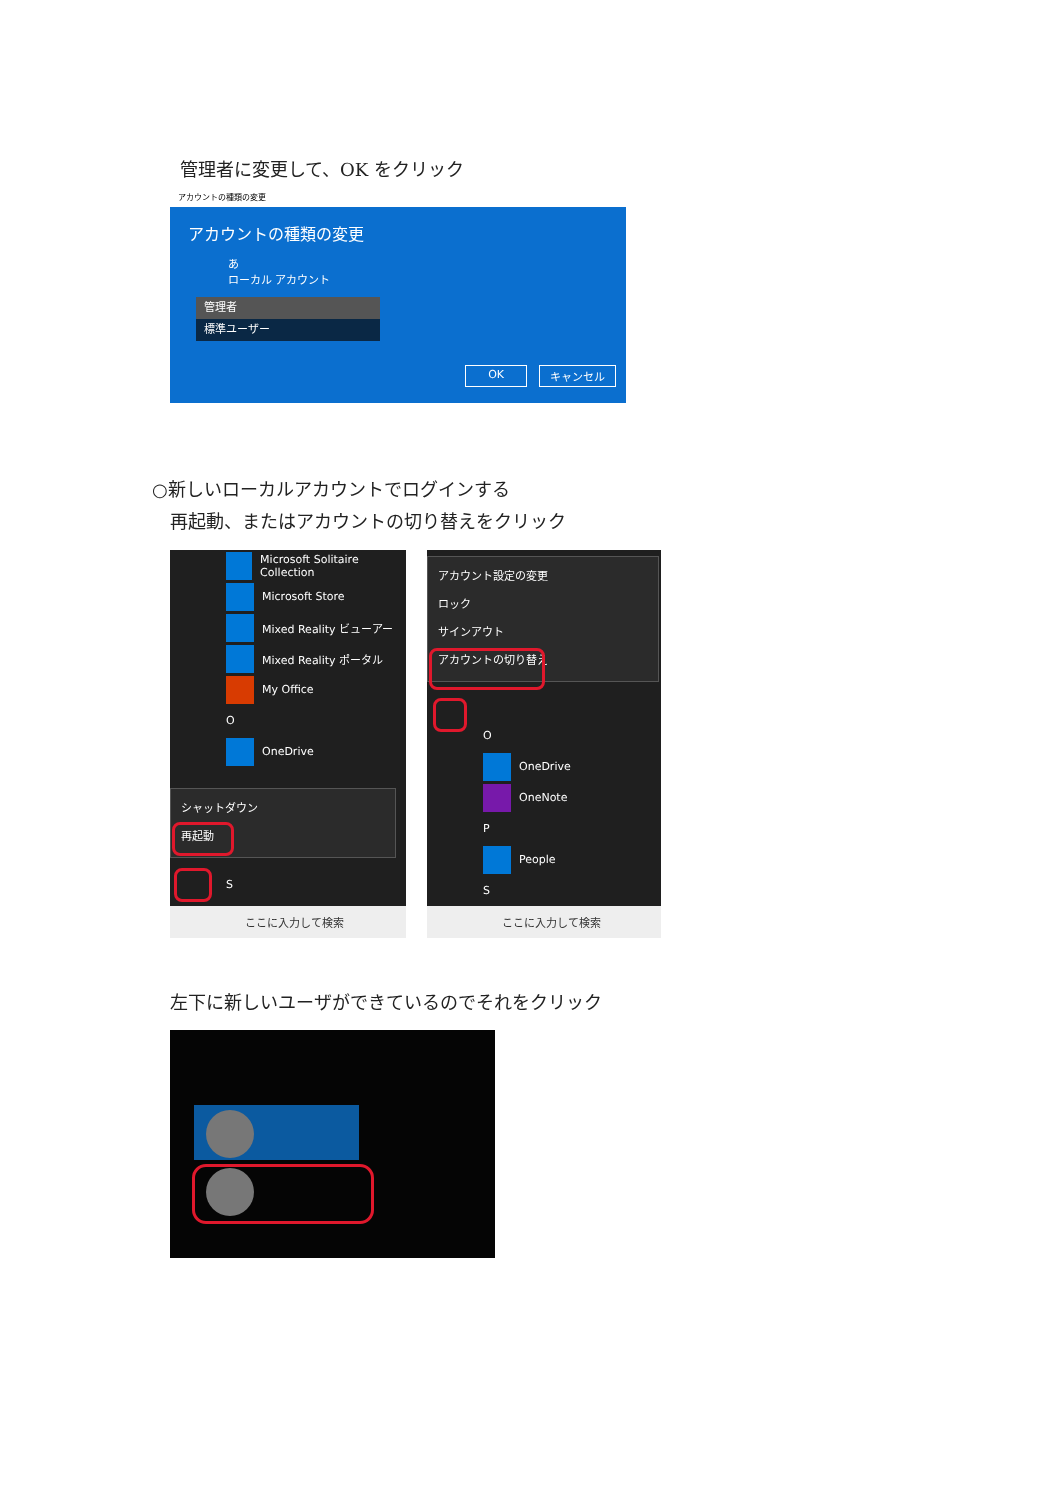管理者に変更して、OK をクリック
アカウントの種類の変更
アカウントの種類の変更
あ
ローカル アカウント
管理者
標準ユーザー
OK キャンセル
○新しいローカルアカウントでログインする
再起動、またはアカウントの切り替えをクリック
Microsoft Solitaire Collection
Microsoft Store
Mixed Reality ビューアー
Mixed Reality ポータル
My Office
O
OneDrive
シャットダウン
再起動
S
ここに入力して検索
アカウント設定の変更
ロック
サインアウト
アカウントの切り替え
O
OneDrive
OneNote
P
People
S
ここに入力して検索
左下に新しいユーザができているのでそれをクリック